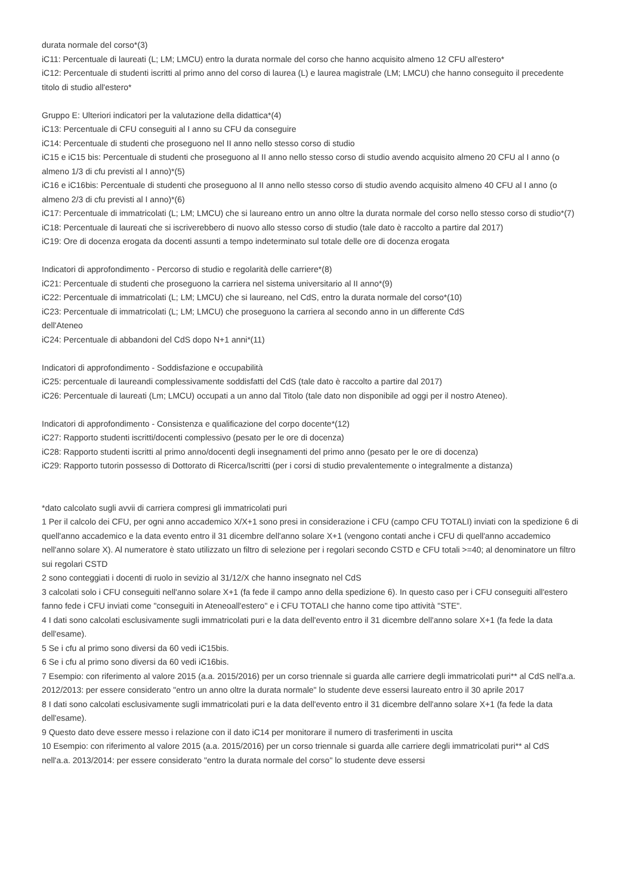durata normale del corso*(3)
iC11: Percentuale di laureati (L; LM; LMCU) entro la durata normale del corso che hanno acquisito almeno 12 CFU all'estero*
iC12: Percentuale di studenti iscritti al primo anno del corso di laurea (L) e laurea magistrale (LM; LMCU) che hanno conseguito il precedente titolo di studio all'estero*
Gruppo E: Ulteriori indicatori per la valutazione della didattica*(4)
iC13: Percentuale di CFU conseguiti al I anno su CFU da conseguire
iC14: Percentuale di studenti che proseguono nel II anno nello stesso corso di studio
iC15 e iC15 bis: Percentuale di studenti che proseguono al II anno nello stesso corso di studio avendo acquisito almeno 20 CFU al I anno (o almeno 1/3 di cfu previsti al I anno)*(5)
iC16 e iC16bis: Percentuale di studenti che proseguono al II anno nello stesso corso di studio avendo acquisito almeno 40 CFU al I anno (o almeno 2/3 di cfu previsti al I anno)*(6)
iC17: Percentuale di immatricolati (L; LM; LMCU) che si laureano entro un anno oltre la durata normale del corso nello stesso corso di studio*(7)
iC18: Percentuale di laureati che si iscriverebbero di nuovo allo stesso corso di studio (tale dato è raccolto a partire dal 2017)
iC19: Ore di docenza erogata da docenti assunti a tempo indeterminato sul totale delle ore di docenza erogata
Indicatori di approfondimento - Percorso di studio e regolarità delle carriere*(8)
iC21: Percentuale di studenti che proseguono la carriera nel sistema universitario al II anno*(9)
iC22: Percentuale di immatricolati (L; LM; LMCU) che si laureano, nel CdS, entro la durata normale del corso*(10)
iC23: Percentuale di immatricolati (L; LM; LMCU) che proseguono la carriera al secondo anno in un differente CdS
dell'Ateneo
iC24: Percentuale di abbandoni del CdS dopo N+1 anni*(11)
Indicatori di approfondimento - Soddisfazione e occupabilità
iC25: percentuale di laureandi complessivamente soddisfatti del CdS (tale dato è raccolto a partire dal 2017)
iC26: Percentuale di laureati (Lm; LMCU) occupati a un anno dal Titolo (tale dato non disponibile ad oggi per il nostro Ateneo).
Indicatori di approfondimento - Consistenza e qualificazione del corpo docente*(12)
iC27: Rapporto studenti iscritti/docenti complessivo (pesato per le ore di docenza)
iC28: Rapporto studenti iscritti al primo anno/docenti degli insegnamenti del primo anno (pesato per le ore di docenza)
iC29: Rapporto tutorin possesso di Dottorato di Ricerca/Iscritti (per i corsi di studio prevalentemente o integralmente a distanza)
*dato calcolato sugli avvii di carriera compresi gli immatricolati puri
1 Per il calcolo dei CFU, per ogni anno accademico X/X+1 sono presi in considerazione i CFU (campo CFU TOTALI) inviati con la spedizione 6 di quell'anno accademico e la data evento entro il 31 dicembre dell'anno solare X+1 (vengono contati anche i CFU di quell'anno accademico nell'anno solare X). Al numeratore è stato utilizzato un filtro di selezione per i regolari secondo CSTD e CFU totali >=40; al denominatore un filtro sui regolari CSTD
2 sono conteggiati i docenti di ruolo in sevizio al 31/12/X che hanno insegnato nel CdS
3 calcolati solo i CFU conseguiti nell'anno solare X+1 (fa fede il campo anno della spedizione 6). In questo caso per i CFU conseguiti all'estero fanno fede i CFU inviati come "conseguiti in Ateneoall'estero" e i CFU TOTALI che hanno come tipo attività "STE".
4 I dati sono calcolati esclusivamente sugli immatricolati puri e la data dell'evento entro il 31 dicembre dell'anno solare X+1 (fa fede la data dell'esame).
5 Se i cfu al primo sono diversi da 60 vedi iC15bis.
6 Se i cfu al primo sono diversi da 60 vedi iC16bis.
7 Esempio: con riferimento al valore 2015 (a.a. 2015/2016) per un corso triennale si guarda alle carriere degli immatricolati puri** al CdS nell'a.a. 2012/2013: per essere considerato "entro un anno oltre la durata normale" lo studente deve essersi laureato entro il 30 aprile 2017
8 I dati sono calcolati esclusivamente sugli immatricolati puri e la data dell'evento entro il 31 dicembre dell'anno solare X+1 (fa fede la data dell'esame).
9 Questo dato deve essere messo i relazione con il dato iC14 per monitorare il numero di trasferimenti in uscita
10 Esempio: con riferimento al valore 2015 (a.a. 2015/2016) per un corso triennale si guarda alle carriere degli immatricolati puri** al CdS nell'a.a. 2013/2014: per essere considerato "entro la durata normale del corso" lo studente deve essersi